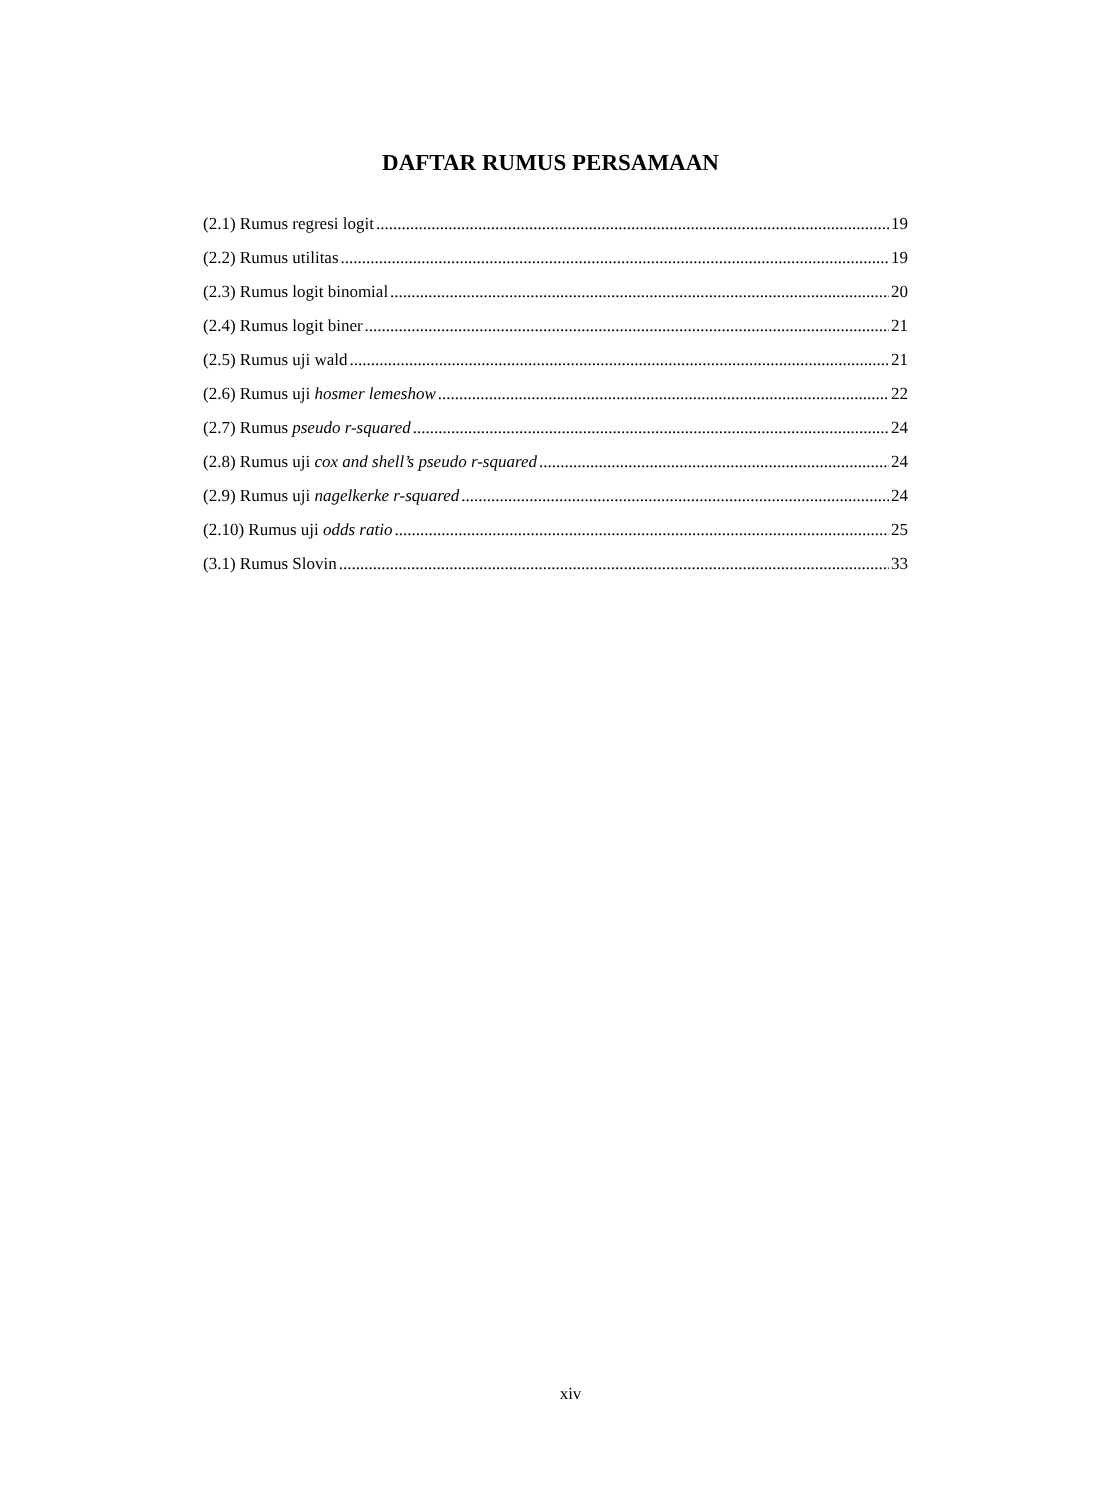DAFTAR RUMUS PERSAMAAN
(2.1) Rumus regresi logit 19
(2.2) Rumus utilitas 19
(2.3) Rumus logit binomial 20
(2.4) Rumus logit biner 21
(2.5) Rumus uji wald 21
(2.6) Rumus uji hosmer lemeshow 22
(2.7) Rumus pseudo r-squared 24
(2.8) Rumus uji cox and shell’s pseudo r-squared 24
(2.9) Rumus uji nagelkerke r-squared 24
(2.10) Rumus uji odds ratio 25
(3.1) Rumus Slovin 33
xiv